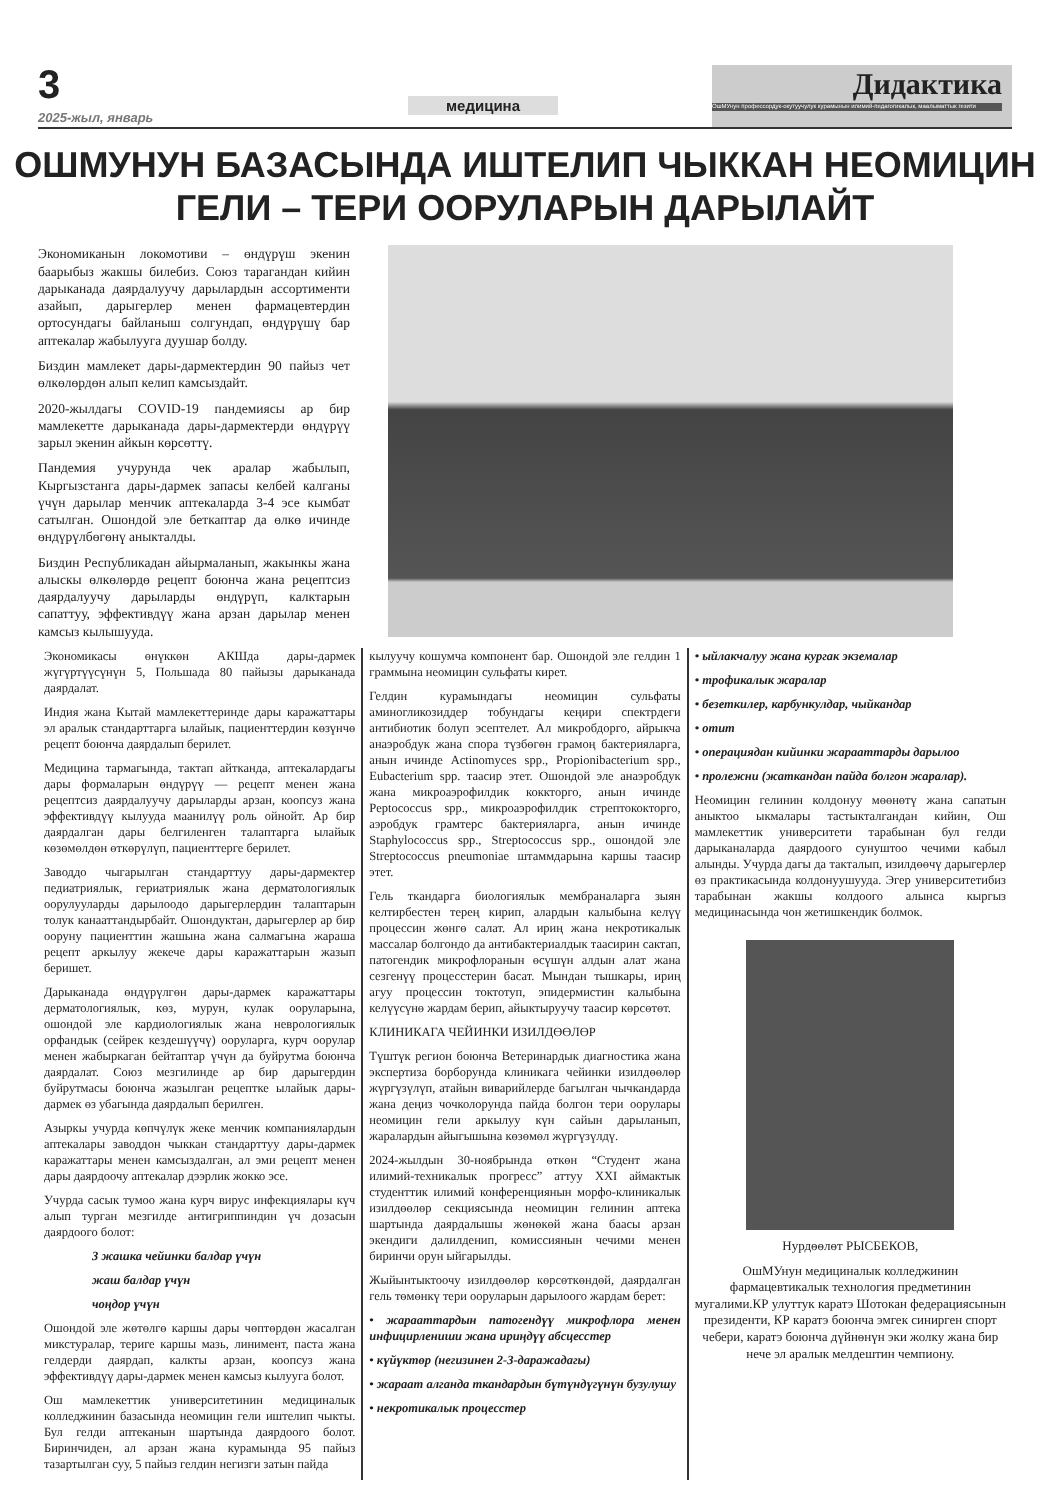3
2025-жыл, январь
медицина
Дидактика
ОшМУнун профессордук-окутуучулук курамынын илимий-педагогикалык, маалыматтык гезити
ОШМУНУН БАЗАСЫНДА ИШТЕЛИП ЧЫККАН НЕОМИЦИН
ГЕЛИ – ТЕРИ ООРУЛАРЫН ДАРЫЛАЙТ
Экономиканын локомотиви – өндүрүш экенин баарыбыз жакшы билебиз. Союз тарагандан кийин дарыканада даярдалуучу дарылардын ассортименти азайып, дарыгерлер менен фармацевтердин ортосундагы байланыш солгундап, өндүрүшү бар аптекалар жабылууга дуушар болду.
Биздин мамлекет дары-дармектердин 90 пайыз чет өлкөлөрдөн алып келип камсыздайт.
2020-жылдагы COVID-19 пандемиясы ар бир мамлекетте дарыканада дары-дармектерди өндүрүү зарыл экенин айкын көрсөттү.
Пандемия учурунда чек аралар жабылып, Кыргызстанга дары-дармек запасы келбей калганы үчүн дарылар менчик аптекаларда 3-4 эсе кымбат сатылган. Ошондой эле беткаптар да өлкө ичинде өндүрүлбөгөнү аныкталды.
Биздин Республикадан айырмаланып, жакынкы жана алыскы өлкөлөрдө рецепт боюнча жана рецептсиз даярдалуучу дарыларды өндүрүп, калктарын сапаттуу, эффективдүү жана арзан дарылар менен камсыз кылышууда.
Экономикасы өнүккөн АКШда дары-дармек жүгүртүүсүнүн 5, Польшада 80 пайызы дарыканада даярдалат.
Индия жана Кытай мамлекеттеринде дары каражаттары эл аралык стандарттарга ылайык, пациенттердин көзүнчө рецепт боюнча даярдалып берилет.
Медицина тармагында, тактап айтканда, аптекалардагы дары формаларын өндүрүү — рецепт менен жана рецептсиз даярдалуучу дарыларды арзан, коопсуз жана эффективдүү кылууда маанилүү роль ойнойт. Ар бир даярдалган дары белгиленген талаптарга ылайык көзөмөлдөн өткөрүлүп, пациенттерге берилет.
Заводдо чыгарылган стандарттуу дары-дармектер педиатриялык, гериатриялык жана дерматологиялык оорулууларды дарылоодо дарыгерлердин талаптарын толук канааттандырбайт. Ошондуктан, дарыгерлер ар бир ооруну пациенттин жашына жана салмагына жараша рецепт аркылуу жекече дары каражаттарын жазып беришет.
Дарыканада өндүрүлгөн дары-дармек каражаттары дерматологиялык, көз, мурун, кулак ооруларына, ошондой эле кардиологиялык жана неврологиялык орфандык (сейрек кездешүүчү) ооруларга, курч оорулар менен жабыркаган бейтаптар үчүн да буйрутма боюнча даярдалат. Союз мезгилинде ар бир дарыгердин буйрутмасы боюнча жазылган рецептке ылайык дары-дармек өз убагында даярдалып берилген.
Азыркы учурда көпчүлүк жеке менчик компаниялардын аптекалары заводдон чыккан стандарттуу дары-дармек каражаттары менен камсыздалган, ал эми рецепт менен дары даярдоочу аптекалар дээрлик жокко эсе.
Учурда сасык тумоо жана курч вирус инфекциялары күч алып турган мезгилде антигриппиндин үч дозасын даярдоого болот:
3 жашка чейинки балдар үчүн
жаш балдар үчүн
чоңдор үчүн
Ошондой эле жөтөлгө каршы дары чөптөрдөн жасалган микстуралар, териге каршы мазь, линимент, паста жана гелдерди даярдап, калкты арзан, коопсуз жана эффективдүү дары-дармек менен камсыз кылууга болот.
Ош мамлекеттик университетинин медициналык колледжинин базасында неомицин гели иштелип чыкты. Бул гелди аптеканын шартында даярдоого болот. Биринчиден, ал арзан жана курамында 95 пайыз тазартылган суу, 5 пайыз гелдин негизги затын пайда
кылуучу кошумча компонент бар. Ошондой эле гелдин 1 граммына неомицин сульфаты кирет.
Гелдин курамындагы неомицин сульфаты аминогликозиддер тобундагы кеңири спектрдеги антибиотик болуп эсептелет. Ал микробдорго, айрыкча анаэробдук жана спора түзбөгөн грамоң бактерияларга, анын ичинде Actinomyces spp., Propionibacterium spp., Eubacterium spp. таасир этет. Ошондой эле анаэробдук жана микроаэрофилдик коккторго, анын ичинде Peptococcus spp., микроаэрофилдик стрептококторго, аэробдук грамтерс бактерияларга, анын ичинде Staphylococcus spp., Streptococcus spp., ошондой эле Streptococcus pneumoniae штаммдарына каршы таасир этет.
Гель ткандарга биологиялык мембраналарга зыян келтирбестен терең кирип, алардын калыбына келүү процессин жөнгө салат. Ал ириң жана некротикалык массалар болгондо да антибактериалдык таасирин сактап, патогендик микрофлоранын өсүшүн алдын алат жана сезгенүү процесстерин басат. Мындан тышкары, ириң агуу процессин токтотуп, эпидермистин калыбына келүүсүнө жардам берип, айыктыруучу таасир көрсөтөт.
КЛИНИКАГА ЧЕЙИНКИ ИЗИЛДӨӨЛӨР
Түштүк регион боюнча Ветеринардык диагностика жана экспертиза борборунда клиникага чейинки изилдөөлөр жүргүзүлүп, атайын виварийлерде багылган чычкандарда жана деңиз чочколорунда пайда болгон тери оорулары неомицин гели аркылуу күн сайын дарыланып, жаралардын айыгышына көзөмөл жүргүзүлдү.
2024-жылдын 30-ноябрында өткөн “Студент жана илимий-техникалык прогресс” аттуу XXI аймактык студенттик илимий конференциянын морфо-клиникалык изилдөөлөр секциясында неомицин гелинин аптека шартында даярдалышы жөнөкөй жана баасы арзан экендиги далилденип, комиссиянын чечими менен биринчи орун ыйгарылды.
Жыйынтыктоочу изилдөөлөр көрсөткөндөй, даярдалган гель төмөнкү тери ооруларын дарылоого жардам берет:
• жарааттардын патогендүү микрофлора менен инфицирлениши жана ириңдүү абсцесстер
• күйүктөр (негизинен 2-3-даражадагы)
• жараат алганда ткандардын бүтүндүгүнүн бузулушу
• некротикалык процесстер
• ыйлакчалуу жана кургак экземалар
• трофикалык жаралар
• безеткилер, карбункулдар, чыйкандар
• отит
• операциядан кийинки жарааттарды дарылоо
• пролежни (жаткандан пайда болгон жаралар).
Неомицин гелинин колдонуу мөөнөтү жана сапатын аныктоо ыкмалары тастыкталгандан кийин, Ош мамлекеттик университети тарабынан бул гелди дарыканаларда даярдоого сунуштоо чечими кабыл алынды. Учурда дагы да такталып, изилдөөчү дарыгерлер өз практикасында колдонуушууда. Эгер университетибиз тарабынан жакшы колдоого алынса кыргыз медицинасында чон жетишкендик болмок.
Нурдөөлөт РЫСБЕКОВ,
ОшМУнун медициналык колледжинин фармацевтикалык технология предметинин мугалими.КР улуттук каратэ Шотокан федерациясынын президенти, КР каратэ боюнча эмгек синирген спорт чебери, каратэ боюнча дүйнөнүн эки жолку жана бир нече эл аралык мелдештин чемпиону.